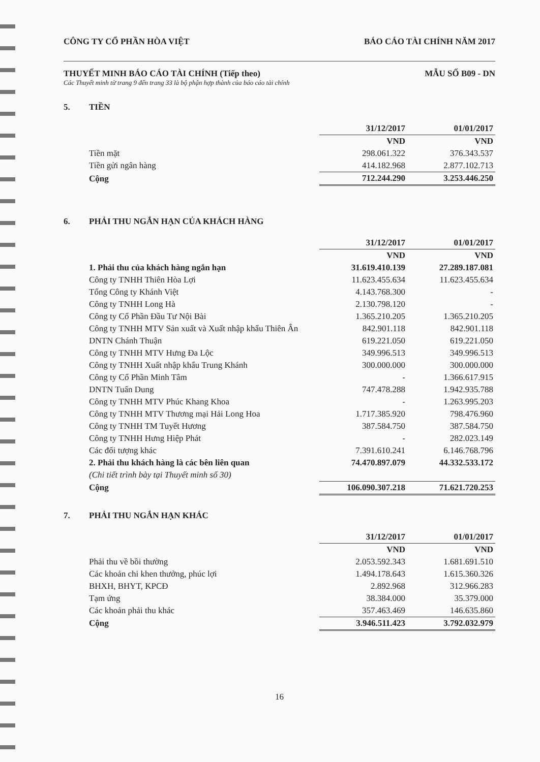CÔNG TY CỔ PHẦN HÒA VIỆT BÁO CÁO TÀI CHÍNH NĂM 2017
THUYẾT MINH BÁO CÁO TÀI CHÍNH (Tiếp theo) MẪU SỐ B09 - DN
Các Thuyết minh từ trang 9 đến trang 33 là bộ phận hợp thành của báo cáo tài chính
5. TIỀN
| | 31/12/2017 | 01/01/2017 |
| | VND | VND |
| Tiền mặt | 298.061.322 | 376.343.537 |
| Tiền gửi ngân hàng | 414.182.968 | 2.877.102.713 |
| Cộng | 712.244.290 | 3.253.446.250 |
6. PHẢI THU NGẮN HẠN CỦA KHÁCH HÀNG
| | 31/12/2017 | 01/01/2017 |
| | VND | VND |
| 1. Phải thu của khách hàng ngắn hạn | 31.619.410.139 | 27.289.187.081 |
| Công ty TNHH Thiên Hòa Lợi | 11.623.455.634 | 11.623.455.634 |
| Tổng Công ty Khánh Việt | 4.143.768.300 | - |
| Công ty TNHH Long Hà | 2.130.798.120 | - |
| Công ty Cổ Phần Đầu Tư Nội Bài | 1.365.210.205 | 1.365.210.205 |
| Công ty TNHH MTV Sản xuất và Xuất nhập khẩu Thiên Ân | 842.901.118 | 842.901.118 |
| DNTN Chánh Thuận | 619.221.050 | 619.221.050 |
| Công ty TNHH MTV Hưng Đa Lộc | 349.996.513 | 349.996.513 |
| Công ty TNHH Xuất nhập khẩu Trung Khánh | 300.000.000 | 300.000.000 |
| Công ty Cổ Phần Minh Tâm | - | 1.366.617.915 |
| DNTN Tuấn Dung | 747.478.288 | 1.942.935.788 |
| Công ty TNHH MTV Phúc Khang Khoa | - | 1.263.995.203 |
| Công ty TNHH MTV Thương mại Hải Long Hoa | 1.717.385.920 | 798.476.960 |
| Công ty TNHH TM Tuyết Hương | 387.584.750 | 387.584.750 |
| Công ty TNHH Hưng Hiệp Phát | - | 282.023.149 |
| Các đối tượng khác | 7.391.610.241 | 6.146.768.796 |
| 2. Phải thu khách hàng là các bên liên quan | 74.470.897.079 | 44.332.533.172 |
| (Chi tiết trình bày tại Thuyết minh số 30) | | |
| Cộng | 106.090.307.218 | 71.621.720.253 |
7. PHẢI THU NGẮN HẠN KHÁC
| | 31/12/2017 | 01/01/2017 |
| | VND | VND |
| Phải thu về bồi thường | 2.053.592.343 | 1.681.691.510 |
| Các khoản chi khen thưởng, phúc lợi | 1.494.178.643 | 1.615.360.326 |
| BHXH, BHYT, KPCĐ | 2.892.968 | 312.966.283 |
| Tạm ứng | 38.384.000 | 35.379.000 |
| Các khoản phải thu khác | 357.463.469 | 146.635.860 |
| Cộng | 3.946.511.423 | 3.792.032.979 |
16